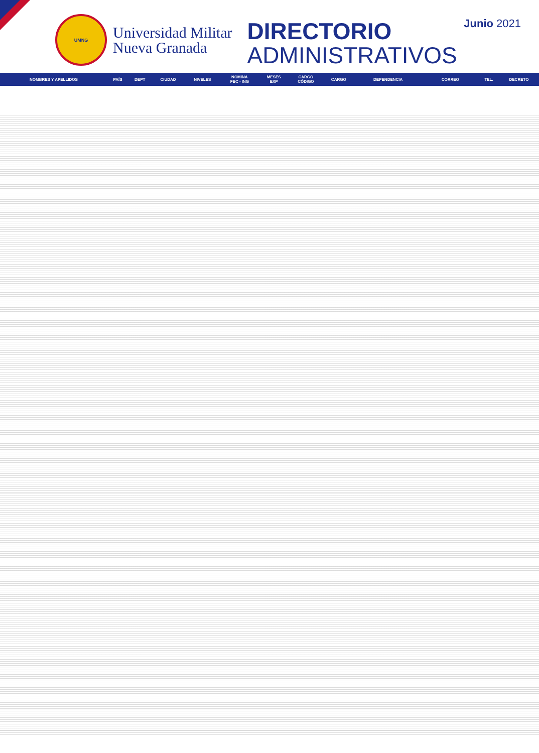UMNG
Universidad Militar
Nueva Granada
DIRECTORIO
ADMINISTRATIVOS
Junio 2021
| NOMBRES Y APELLIDOS | PAÍS | DEPT | CIUDAD | NIVELES | NOMINA FEC - ING | MESES EXP | CARGO CÓDIGO | CARGO | DEPENDENCIA | CORREO | TEL. | DECRETO |
| --- | --- | --- | --- | --- | --- | --- | --- | --- | --- | --- | --- | --- |